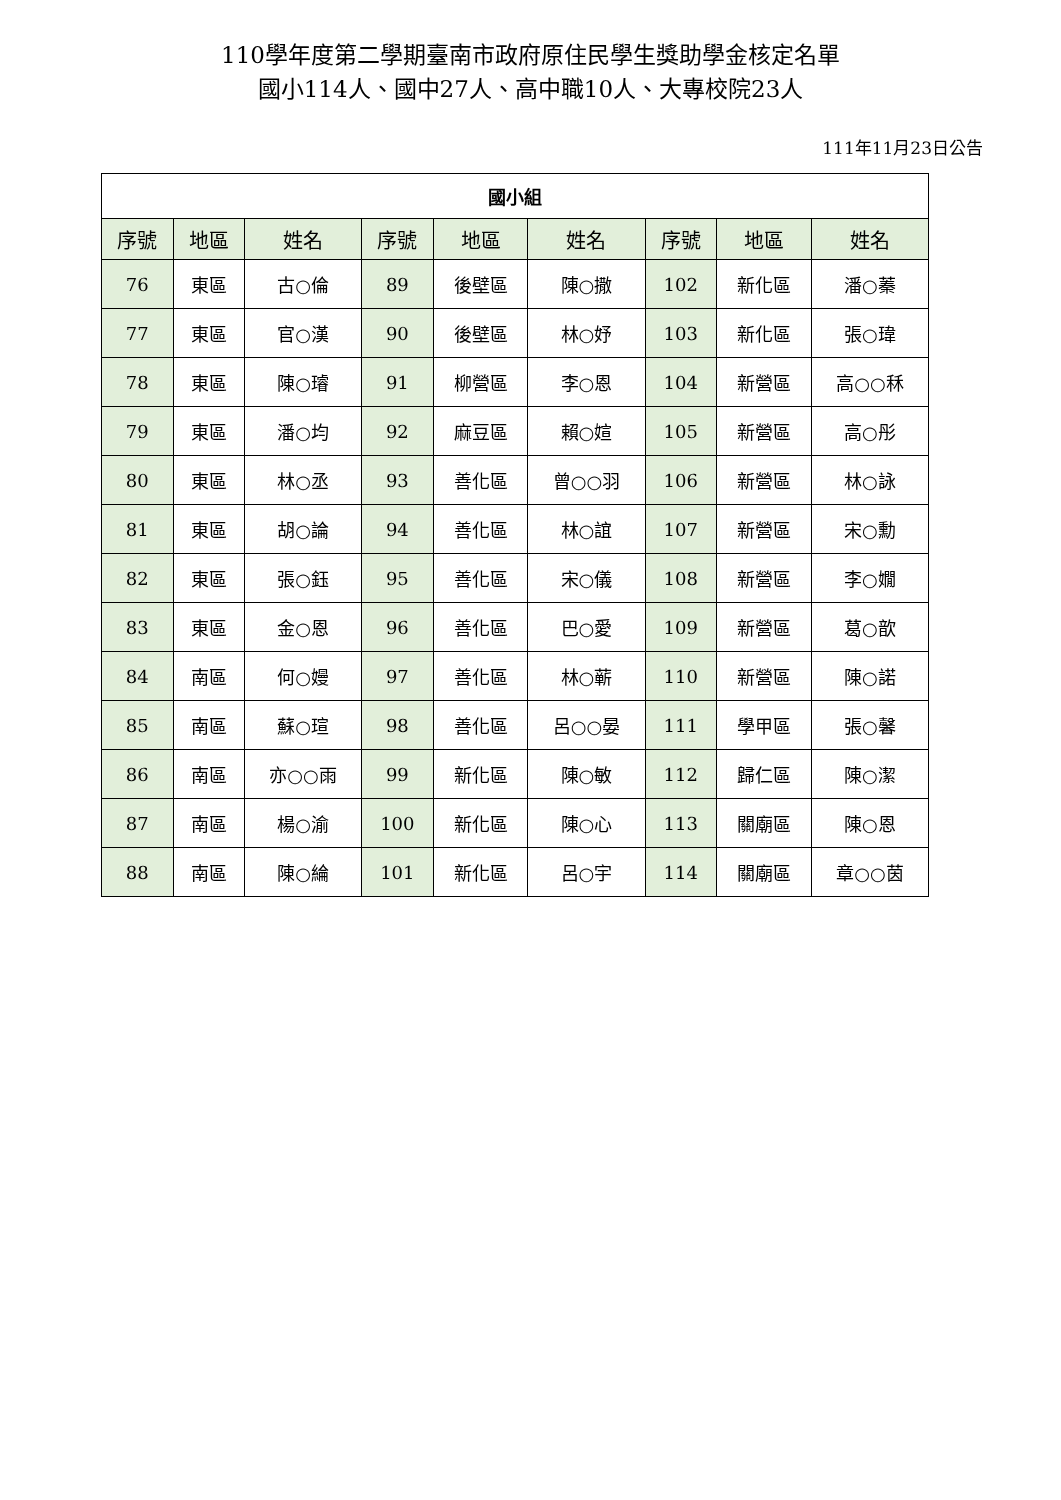110學年度第二學期臺南市政府原住民學生獎助學金核定名單
國小114人、國中27人、高中職10人、大專校院23人
111年11月23日公告
| 國小組 | | | | | | | | |
| --- | --- | --- | --- | --- | --- | --- | --- | --- |
| 序號 | 地區 | 姓名 | 序號 | 地區 | 姓名 | 序號 | 地區 | 姓名 |
| 76 | 東區 | 古○倫 | 89 | 後壁區 | 陳○撒 | 102 | 新化區 | 潘○蓁 |
| 77 | 東區 | 官○漢 | 90 | 後壁區 | 林○妤 | 103 | 新化區 | 張○瑋 |
| 78 | 東區 | 陳○璿 | 91 | 柳營區 | 李○恩 | 104 | 新營區 | 高○○秝 |
| 79 | 東區 | 潘○均 | 92 | 麻豆區 | 賴○媗 | 105 | 新營區 | 高○彤 |
| 80 | 東區 | 林○丞 | 93 | 善化區 | 曾○○羽 | 106 | 新營區 | 林○詠 |
| 81 | 東區 | 胡○論 | 94 | 善化區 | 林○誼 | 107 | 新營區 | 宋○勳 |
| 82 | 東區 | 張○鈺 | 95 | 善化區 | 宋○儀 | 108 | 新營區 | 李○嫺 |
| 83 | 東區 | 金○恩 | 96 | 善化區 | 巴○愛 | 109 | 新營區 | 葛○歆 |
| 84 | 南區 | 何○嫚 | 97 | 善化區 | 林○蕲 | 110 | 新營區 | 陳○諾 |
| 85 | 南區 | 蘇○瑄 | 98 | 善化區 | 呂○○晏 | 111 | 學甲區 | 張○馨 |
| 86 | 南區 | 亦○○雨 | 99 | 新化區 | 陳○敏 | 112 | 歸仁區 | 陳○潔 |
| 87 | 南區 | 楊○渝 | 100 | 新化區 | 陳○心 | 113 | 關廟區 | 陳○恩 |
| 88 | 南區 | 陳○綸 | 101 | 新化區 | 呂○宇 | 114 | 關廟區 | 章○○茵 |